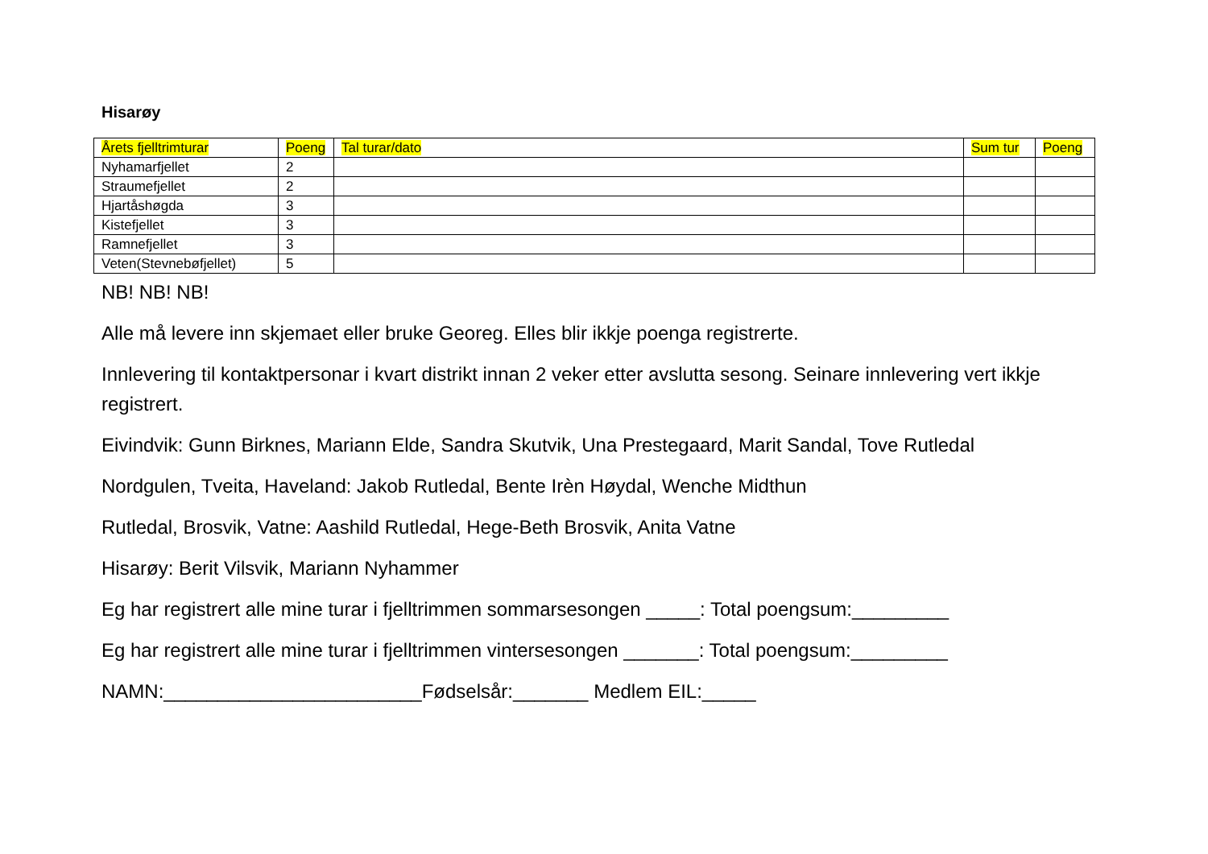Hisarøy
| Årets fjelltrimturar | Poeng | Tal turar/dato | Sum tur | Poeng |
| --- | --- | --- | --- | --- |
| Nyhamarfjellet | 2 | | | |
| Straumefjellet | 2 | | | |
| Hjartåshøgda | 3 | | | |
| Kistefjellet | 3 | | | |
| Ramnefjellet | 3 | | | |
| Veten(Stevnebøfjellet) | 5 | | | |
NB! NB! NB!
Alle må levere inn skjemaet eller bruke Georeg. Elles blir ikkje poenga registrerte.
Innlevering til kontaktpersonar i kvart distrikt innan 2 veker etter avslutta sesong. Seinare innlevering vert ikkje registrert.
Eivindvik: Gunn Birknes, Mariann Elde, Sandra Skutvik, Una Prestegaard, Marit Sandal, Tove Rutledal
Nordgulen, Tveita, Haveland: Jakob Rutledal, Bente Irèn Høydal, Wenche Midthun
Rutledal, Brosvik, Vatne: Aashild Rutledal, Hege-Beth Brosvik, Anita Vatne
Hisarøy: Berit Vilsvik, Mariann Nyhammer
Eg har registrert alle mine turar i fjelltrimmen sommarsesongen _____: Total poengsum:_________
Eg har registrert alle mine turar i fjelltrimmen vintersesongen _______: Total poengsum:_________
NAMN:________________________Fødselsår:_______ Medlem EIL:_____